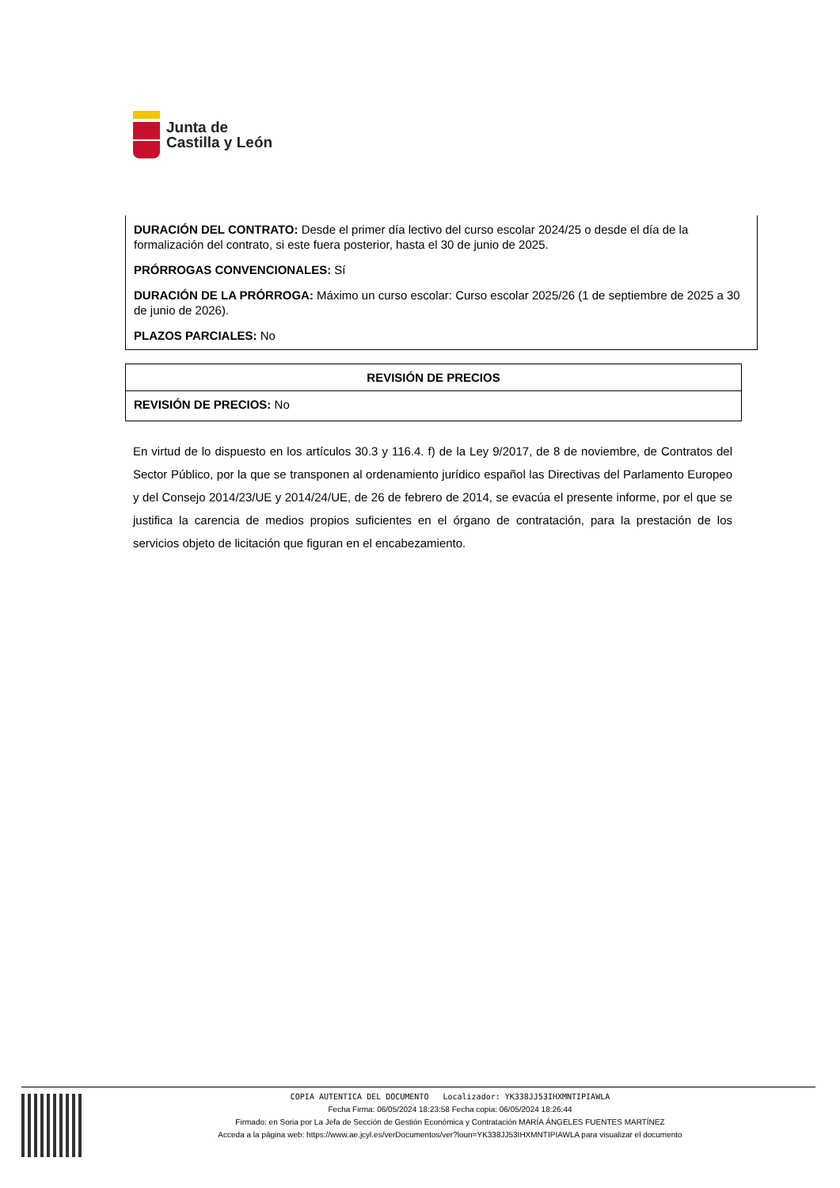Junta de
Castilla y León
DURACIÓN DEL CONTRATO: Desde el primer día lectivo del curso escolar 2024/25 o desde el día de la formalización del contrato, si este fuera posterior, hasta el 30 de junio de 2025.
PRÓRROGAS CONVENCIONALES: Sí
DURACIÓN DE LA PRÓRROGA: Máximo un curso escolar: Curso escolar 2025/26 (1 de septiembre de 2025 a 30 de junio de 2026).
PLAZOS PARCIALES: No
REVISIÓN DE PRECIOS
REVISIÓN DE PRECIOS: No
En virtud de lo dispuesto en los artículos 30.3 y 116.4. f) de la Ley 9/2017, de 8 de noviembre, de Contratos del Sector Público, por la que se transponen al ordenamiento jurídico español las Directivas del Parlamento Europeo y del Consejo 2014/23/UE y 2014/24/UE, de 26 de febrero de 2014, se evacúa el presente informe, por el que se justifica la carencia de medios propios suficientes en el órgano de contratación, para la prestación de los servicios objeto de licitación que figuran en el encabezamiento.
COPIA AUTENTICA DEL DOCUMENTO Localizador: YK338JJ53IHXMNTIPIAWLA
Fecha Firma: 06/05/2024 18:23:58 Fecha copia: 06/05/2024 18:26:44
Firmado: en Soria por La Jefa de Sección de Gestión Económica y Contratación MARÍA ÁNGELES FUENTES MARTÍNEZ
Acceda a la página web: https://www.ae.jcyl.es/verDocumentos/ver?loun=YK338JJ53IHXMNTIPIAWLA para visualizar el documento